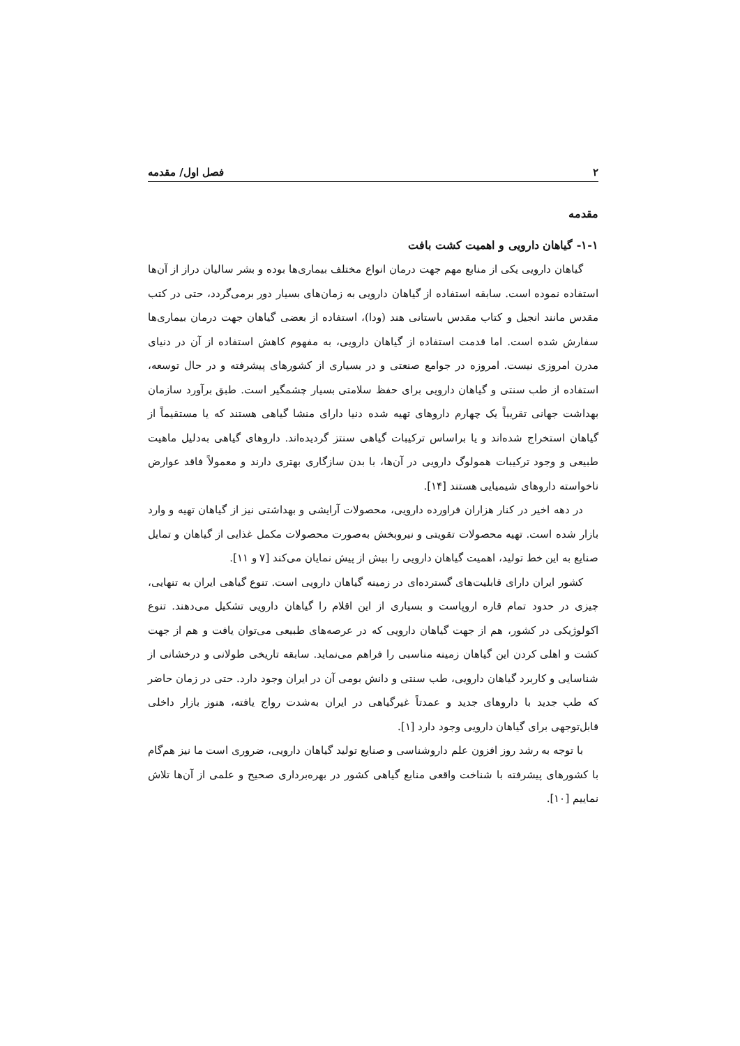۲ فصل اول/ مقدمه
مقدمه
۱-۱- گیاهان دارویی و اهمیت کشت بافت
گیاهان دارویی یکی از منابع مهم جهت درمان انواع مختلف بیماری‌ها بوده و بشر سالیان دراز از آن‌ها استفاده نموده است. سابقه استفاده از گیاهان دارویی به زمان‌های بسیار دور برمی‌گردد، حتی در کتب مقدس مانند انجیل و کتاب مقدس باستانی هند (ودا)، استفاده از بعضی گیاهان جهت درمان بیماری‌ها سفارش شده است. اما قدمت استفاده از گیاهان دارویی، به مفهوم کاهش استفاده از آن در دنیای مدرن امروزی نیست. امروزه در جوامع صنعتی و در بسیاری از کشورهای پیشرفته و در حال توسعه، استفاده از طب سنتی و گیاهان دارویی برای حفظ سلامتی بسیار چشمگیر است. طبق برآورد سازمان بهداشت جهانی تقریباً یک چهارم داروهای تهیه شده دنیا دارای منشا گیاهی هستند که یا مستقیماً از گیاهان استخراج شده‌اند و یا براساس ترکیبات گیاهی سنتز گردیده‌اند. داروهای گیاهی به‌دلیل ماهیت طبیعی و وجود ترکیبات همولوگ دارویی در آن‌ها، با بدن سازگاری بهتری دارند و معمولاً فاقد عوارض ناخواسته داروهای شیمیایی هستند [۱۴].
در دهه اخیر در کنار هزاران فراورده دارویی، محصولات آرایشی و بهداشتی نیز از گیاهان تهیه و وارد بازار شده است. تهیه محصولات تقویتی و نیروبخش به‌صورت محصولات مکمل غذایی از گیاهان و تمایل صنایع به این خط تولید، اهمیت گیاهان دارویی را بیش از پیش نمایان می‌کند [۷ و ۱۱].
کشور ایران دارای قابلیت‌های گسترده‌ای در زمینه گیاهان دارویی است. تنوع گیاهی ایران به تنهایی، چیزی در حدود تمام قاره اروپاست و بسیاری از این اقلام را گیاهان دارویی تشکیل می‌دهند. تنوع اکولوژیکی در کشور، هم از جهت گیاهان دارویی که در عرصه‌های طبیعی می‌توان یافت و هم از جهت کشت و اهلی کردن این گیاهان زمینه مناسبی را فراهم می‌نماید. سابقه تاریخی طولانی و درخشانی از شناسایی و کاربرد گیاهان دارویی، طب سنتی و دانش بومی آن در ایران وجود دارد. حتی در زمان حاضر که طب جدید با داروهای جدید و عمدتاً غیرگیاهی در ایران به‌شدت رواج یافته، هنوز بازار داخلی قابل‌توجهی برای گیاهان دارویی وجود دارد [۱].
با توجه به رشد روز افزون علم داروشناسی و صنایع تولید گیاهان دارویی، ضروری است ما نیز هم‌گام با کشورهای پیشرفته با شناخت واقعی منابع گیاهی کشور در بهره‌برداری صحیح و علمی از آن‌ها تلاش نماییم [۱۰].